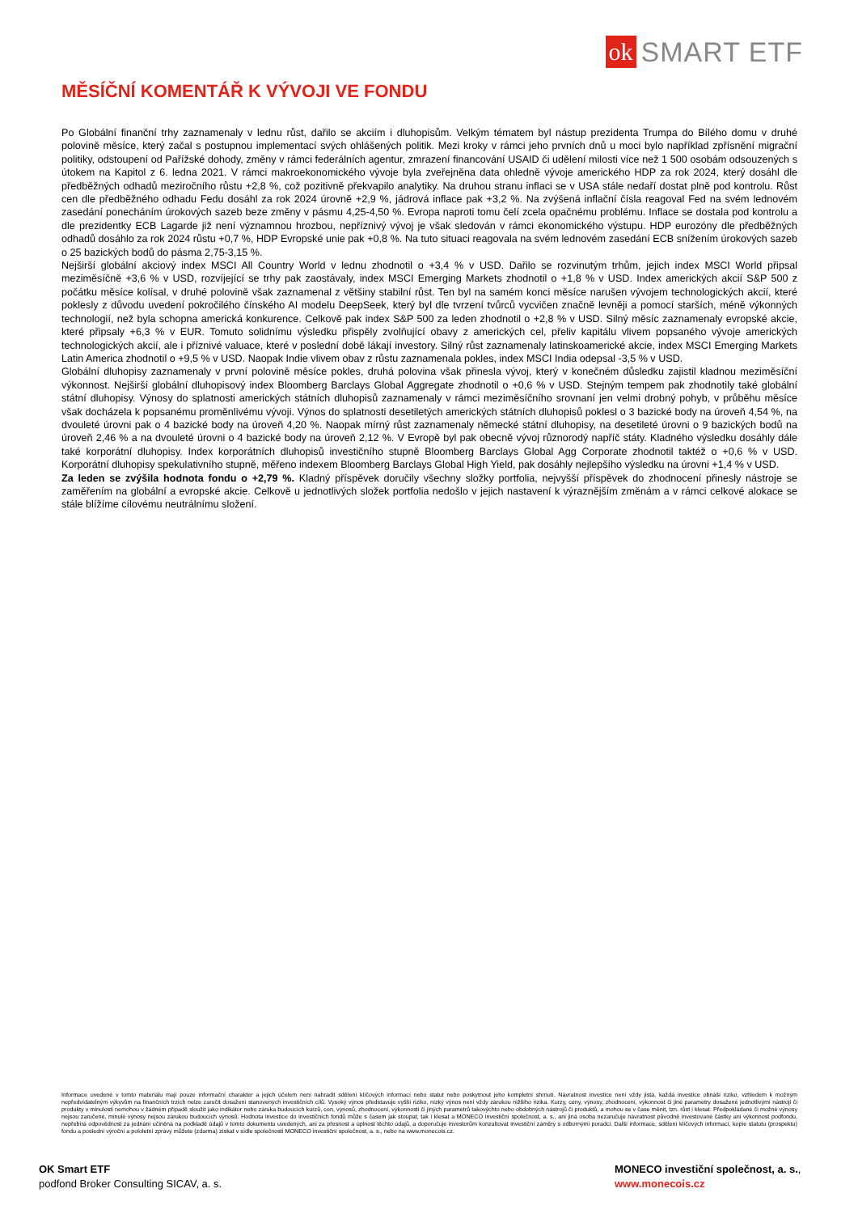ok SMART ETF
MĚSÍČNÍ KOMENTÁŘ K VÝVOJI VE FONDU
Po Globální finanční trhy zaznamenaly v lednu růst, dařilo se akciím i dluhopisům. Velkým tématem byl nástup prezidenta Trumpa do Bílého domu v druhé polovině měsíce, který začal s postupnou implementací svých ohlášených politik. Mezi kroky v rámci jeho prvních dnů u moci bylo například zpřísnění migrační politiky, odstoupení od Pařížské dohody, změny v rámci federálních agentur, zmrazení financování USAID či udělení milosti více než 1 500 osobám odsouzených s útokem na Kapitol z 6. ledna 2021. V rámci makroekonomického vývoje byla zveřejněna data ohledně vývoje amerického HDP za rok 2024, který dosáhl dle předběžných odhadů meziročního růstu +2,8 %, což pozitivně překvapilo analytiky. Na druhou stranu inflaci se v USA stále nedaří dostat plně pod kontrolu. Růst cen dle předběžného odhadu Fedu dosáhl za rok 2024 úrovně +2,9 %, jádrová inflace pak +3,2 %. Na zvýšená inflační čísla reagoval Fed na svém lednovém zasedání ponecháním úrokových sazeb beze změny v pásmu 4,25-4,50 %. Evropa naproti tomu čelí zcela opačnému problému. Inflace se dostala pod kontrolu a dle prezidentky ECB Lagarde již není významnou hrozbou, nepříznivý vývoj je však sledován v rámci ekonomického výstupu. HDP eurozóny dle předběžných odhadů dosáhlo za rok 2024 růstu +0,7 %, HDP Evropské unie pak +0,8 %. Na tuto situaci reagovala na svém lednovém zasedání ECB snížením úrokových sazeb o 25 bazických bodů do pásma 2,75-3,15 %.
Nejširší globální akciový index MSCI All Country World v lednu zhodnotil o +3,4 % v USD. Dařilo se rozvinutým trhům, jejich index MSCI World připsal meziměsíčně +3,6 % v USD, rozvíjející se trhy pak zaostávaly, index MSCI Emerging Markets zhodnotil o +1,8 % v USD. Index amerických akcií S&P 500 z počátku měsíce kolísal, v druhé polovině však zaznamenal z většiny stabilní růst. Ten byl na samém konci měsíce narušen vývojem technologických akcií, které poklesly z důvodu uvedení pokročilého čínského AI modelu DeepSeek, který byl dle tvrzení tvůrců vycvičen značně levněji a pomocí starších, méně výkonných technologií, než byla schopna americká konkurence. Celkově pak index S&P 500 za leden zhodnotil o +2,8 % v USD. Silný měsíc zaznamenaly evropské akcie, které připsaly +6,3 % v EUR. Tomuto solidnímu výsledku přispěly zvolňující obavy z amerických cel, přeliv kapitálu vlivem popsaného vývoje amerických technologických akcií, ale i příznivé valuace, které v poslední době lákají investory. Silný růst zaznamenaly latinskoamerické akcie, index MSCI Emerging Markets Latin America zhodnotil o +9,5 % v USD. Naopak Indie vlivem obav z růstu zaznamenala pokles, index MSCI India odepsal -3,5 % v USD.
Globální dluhopisy zaznamenaly v první polovině měsíce pokles, druhá polovina však přinesla vývoj, který v konečném důsledku zajistil kladnou meziměsíční výkonnost. Nejširší globální dluhopisový index Bloomberg Barclays Global Aggregate zhodnotil o +0,6 % v USD. Stejným tempem pak zhodnotily také globální státní dluhopisy. Výnosy do splatnosti amerických státních dluhopisů zaznamenaly v rámci meziměsíčního srovnaní jen velmi drobný pohyb, v průběhu měsíce však docházela k popsanému proměnlivému vývoji. Výnos do splatnosti desetiletých amerických státních dluhopisů poklesl o 3 bazické body na úroveň 4,54 %, na dvouleté úrovni pak o 4 bazické body na úroveň 4,20 %. Naopak mírný růst zaznamenaly německé státní dluhopisy, na desetileté úrovni o 9 bazických bodů na úroveň 2,46 % a na dvouleté úrovni o 4 bazické body na úroveň 2,12 %. V Evropě byl pak obecně vývoj různorodý napříč státy. Kladného výsledku dosáhly dále také korporátní dluhopisy. Index korporátních dluhopisů investičního stupně Bloomberg Barclays Global Agg Corporate zhodnotil taktéž o +0,6 % v USD. Korporátní dluhopisy spekulativního stupně, měřeno indexem Bloomberg Barclays Global High Yield, pak dosáhly nejlepšího výsledku na úrovni +1,4 % v USD.
Za leden se zvýšila hodnota fondu o +2,79 %. Kladný příspěvek doručily všechny složky portfolia, nejvyšší příspěvek do zhodnocení přinesly nástroje se zaměřením na globální a evropské akcie. Celkově u jednotlivých složek portfolia nedošlo v jejich nastavení k výraznějším změnám a v rámci celkové alokace se stále blížíme cílovému neutrálnímu složení.
Informace uvedené v tomto materiálu mají pouze informační charakter a jejich účelem není nahradit sdělení klíčových informací nebo statut nebo poskytnout jeho kompletní shrnutí. Návratnost investice není vždy jistá, každá investice obnáší riziko, vzhledem k možným nepředvídatelným výkyvům na finančních trzích nelze zaručit dosažení stanovených investičních cílů. Vysoký výnos představuje vyšší riziko, nízký výnos není vždy zárukou nižšího rizika. Kurzy, ceny, výnosy, zhodnocení, výkonnost či jiné parametry dosažené jednotlivými nástroji či produkty v minulosti nemohou v žádném případě sloužit jako indikátor nebo záruka budoucích kurzů, cen, výnosů, zhodnocení, výkonnosti či jiných parametrů takovýchto nebo obdobných nástrojů či produktů, a mohou se v čase měnit, tzn. růst i klesat. Předpokládané či možné výnosy nejsou zaručené, minulé výnosy nejsou zárukou budoucích výnosů. Hodnota investice do investičních fondů může s časem jak stoupat, tak i klesat a MONECO investiční společnost, a. s., ani jiná osoba nezaručuje návratnost původně investované částky ani výkonnost podfondu, nepřebírá odpovědnost za jednání učiněná na podkladě údajů v tomto dokumentu uvedených, ani za přesnost a úplnost těchto údajů, a doporučuje investorům konzultovat investiční záměry s odbornými poradci. Další informace, sdělení klíčových informací, kopie statutu (prospektu) fondu a poslední výroční a pololetní zprávy můžete (zdarma) získat v sídle společnosti MONECO investiční společnost, a. s., nebo na www.monecois.cz.
OK Smart ETF
podfond Broker Consulting SICAV, a. s.
MONECO investiční společnost, a. s.,
www.monecois.cz